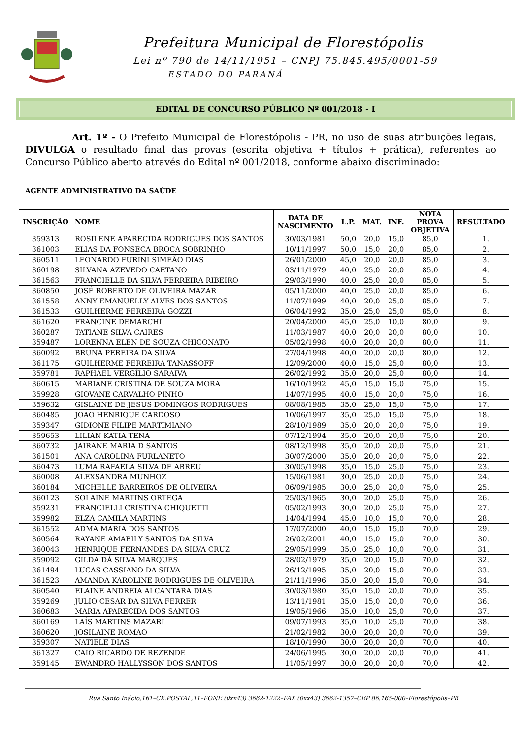Prefeitura Municipal de Florestópolis
Lei nº 790 de 14/11/1951 – CNPJ 75.845.495/0001-59
ESTADO DO PARANÁ
EDITAL DE CONCURSO PÚBLICO Nº 001/2018 - I
Art. 1º - O Prefeito Municipal de Florestópolis - PR, no uso de suas atribuições legais, DIVULGA o resultado final das provas (escrita objetiva + títulos + prática), referentes ao Concurso Público aberto através do Edital nº 001/2018, conforme abaixo discriminado:
AGENTE ADMINISTRATIVO DA SAÚDE
| INSCRIÇÃO | NOME | DATA DE NASCIMENTO | L.P. | MAT. | INF. | NOTA PROVA OBJETIVA | RESULTADO |
| --- | --- | --- | --- | --- | --- | --- | --- |
| 359313 | ROSILENE APARECIDA RODRIGUES DOS SANTOS | 30/03/1981 | 50,0 | 20,0 | 15,0 | 85,0 | 1. |
| 361003 | ELIAS DA FONSECA BROCA SOBRINHO | 10/11/1997 | 50,0 | 15,0 | 20,0 | 85,0 | 2. |
| 360511 | LEONARDO FURINI SIMEÃO DIAS | 26/01/2000 | 45,0 | 20,0 | 20,0 | 85,0 | 3. |
| 360198 | SILVANA AZEVEDO CAETANO | 03/11/1979 | 40,0 | 25,0 | 20,0 | 85,0 | 4. |
| 361563 | FRANCIELLE DA SILVA FERREIRA RIBEIRO | 29/03/1990 | 40,0 | 25,0 | 20,0 | 85,0 | 5. |
| 360850 | JOSÉ ROBERTO DE OLIVEIRA MAZAR | 05/11/2000 | 40,0 | 25,0 | 20,0 | 85,0 | 6. |
| 361558 | ANNY EMANUELLY ALVES DOS SANTOS | 11/07/1999 | 40,0 | 20,0 | 25,0 | 85,0 | 7. |
| 361533 | GUILHERME FERREIRA GOZZI | 06/04/1992 | 35,0 | 25,0 | 25,0 | 85,0 | 8. |
| 361620 | FRANCINE DEMARCHI | 20/04/2000 | 45,0 | 25,0 | 10,0 | 80,0 | 9. |
| 360287 | TATIANE SILVA CAIRES | 11/03/1987 | 40,0 | 20,0 | 20,0 | 80,0 | 10. |
| 359487 | LORENNA ELEN DE SOUZA CHICONATO | 05/02/1998 | 40,0 | 20,0 | 20,0 | 80,0 | 11. |
| 360092 | BRUNA PEREIRA DA SILVA | 27/04/1998 | 40,0 | 20,0 | 20,0 | 80,0 | 12. |
| 361175 | GUILHERME FERREIRA TANASSOFF | 12/09/2000 | 40,0 | 15,0 | 25,0 | 80,0 | 13. |
| 359781 | RAPHAEL VERGÍLIO SARAIVA | 26/02/1992 | 35,0 | 20,0 | 25,0 | 80,0 | 14. |
| 360615 | MARIANE CRISTINA DE SOUZA MORA | 16/10/1992 | 45,0 | 15,0 | 15,0 | 75,0 | 15. |
| 359928 | GIOVANE CARVALHO PINHO | 14/07/1995 | 40,0 | 15,0 | 20,0 | 75,0 | 16. |
| 359632 | GISLAINE DE JESUS DOMINGOS RODRIGUES | 08/08/1985 | 35,0 | 25,0 | 15,0 | 75,0 | 17. |
| 360485 | JOAO HENRIQUE CARDOSO | 10/06/1997 | 35,0 | 25,0 | 15,0 | 75,0 | 18. |
| 359347 | GIDIONE FILIPE MARTIMIANO | 28/10/1989 | 35,0 | 20,0 | 20,0 | 75,0 | 19. |
| 359653 | LILIAN KATIA TENA | 07/12/1994 | 35,0 | 20,0 | 20,0 | 75,0 | 20. |
| 360732 | JAIRANE MARIA D SANTOS | 08/12/1998 | 35,0 | 20,0 | 20,0 | 75,0 | 21. |
| 361501 | ANA CAROLINA FURLANETO | 30/07/2000 | 35,0 | 20,0 | 20,0 | 75,0 | 22. |
| 360473 | LUMA RAFAELA SILVA DE ABREU | 30/05/1998 | 35,0 | 15,0 | 25,0 | 75,0 | 23. |
| 360008 | ALEXSANDRA MUNHOZ | 15/06/1981 | 30,0 | 25,0 | 20,0 | 75,0 | 24. |
| 360184 | MICHELLE BARREIROS DE OLIVEIRA | 06/09/1985 | 30,0 | 25,0 | 20,0 | 75,0 | 25. |
| 360123 | SOLAINE MARTINS ORTEGA | 25/03/1965 | 30,0 | 20,0 | 25,0 | 75,0 | 26. |
| 359231 | FRANCIELLI CRISTINA CHIQUETTI | 05/02/1993 | 30,0 | 20,0 | 25,0 | 75,0 | 27. |
| 359982 | ELZA CAMILA MARTINS | 14/04/1994 | 45,0 | 10,0 | 15,0 | 70,0 | 28. |
| 361552 | ADMA MARIA DOS SANTOS | 17/07/2000 | 40,0 | 15,0 | 15,0 | 70,0 | 29. |
| 360564 | RAYANE AMABILY SANTOS DA SILVA | 26/02/2001 | 40,0 | 15,0 | 15,0 | 70,0 | 30. |
| 360043 | HENRIQUE FERNANDES DA SILVA CRUZ | 29/05/1999 | 35,0 | 25,0 | 10,0 | 70,0 | 31. |
| 359092 | GILDA DÁ SILVA MARQUES | 28/02/1979 | 35,0 | 20,0 | 15,0 | 70,0 | 32. |
| 361494 | LUCAS CASSIANO DA SILVA | 26/12/1995 | 35,0 | 20,0 | 15,0 | 70,0 | 33. |
| 361523 | AMANDA KAROLINE RODRIGUES DE OLIVEIRA | 21/11/1996 | 35,0 | 20,0 | 15,0 | 70,0 | 34. |
| 360540 | ELAINE ANDREIA ALCANTARA DIAS | 30/03/1980 | 35,0 | 15,0 | 20,0 | 70,0 | 35. |
| 359269 | JULIO CESAR DA SILVA FERRER | 13/11/1981 | 35,0 | 15,0 | 20,0 | 70,0 | 36. |
| 360683 | MARIA APARECIDA DOS SANTOS | 19/05/1966 | 35,0 | 10,0 | 25,0 | 70,0 | 37. |
| 360169 | LAÍS MARTINS MAZARI | 09/07/1993 | 35,0 | 10,0 | 25,0 | 70,0 | 38. |
| 360620 | JOSILAINE ROMAO | 21/02/1982 | 30,0 | 20,0 | 20,0 | 70,0 | 39. |
| 359307 | NATIELE DIAS | 18/10/1990 | 30,0 | 20,0 | 20,0 | 70,0 | 40. |
| 361327 | CAIO RICARDO DE REZENDE | 24/06/1995 | 30,0 | 20,0 | 20,0 | 70,0 | 41. |
| 359145 | EWANDRO HALLYSSON DOS SANTOS | 11/05/1997 | 30,0 | 20,0 | 20,0 | 70,0 | 42. |
Rua Santo Inácio,161–CX.POSTAL,11–FONE (0xx43) 3662-1222–FAX (0xx43) 3662-1357–CEP 86.165-000–Florestópolis–PR